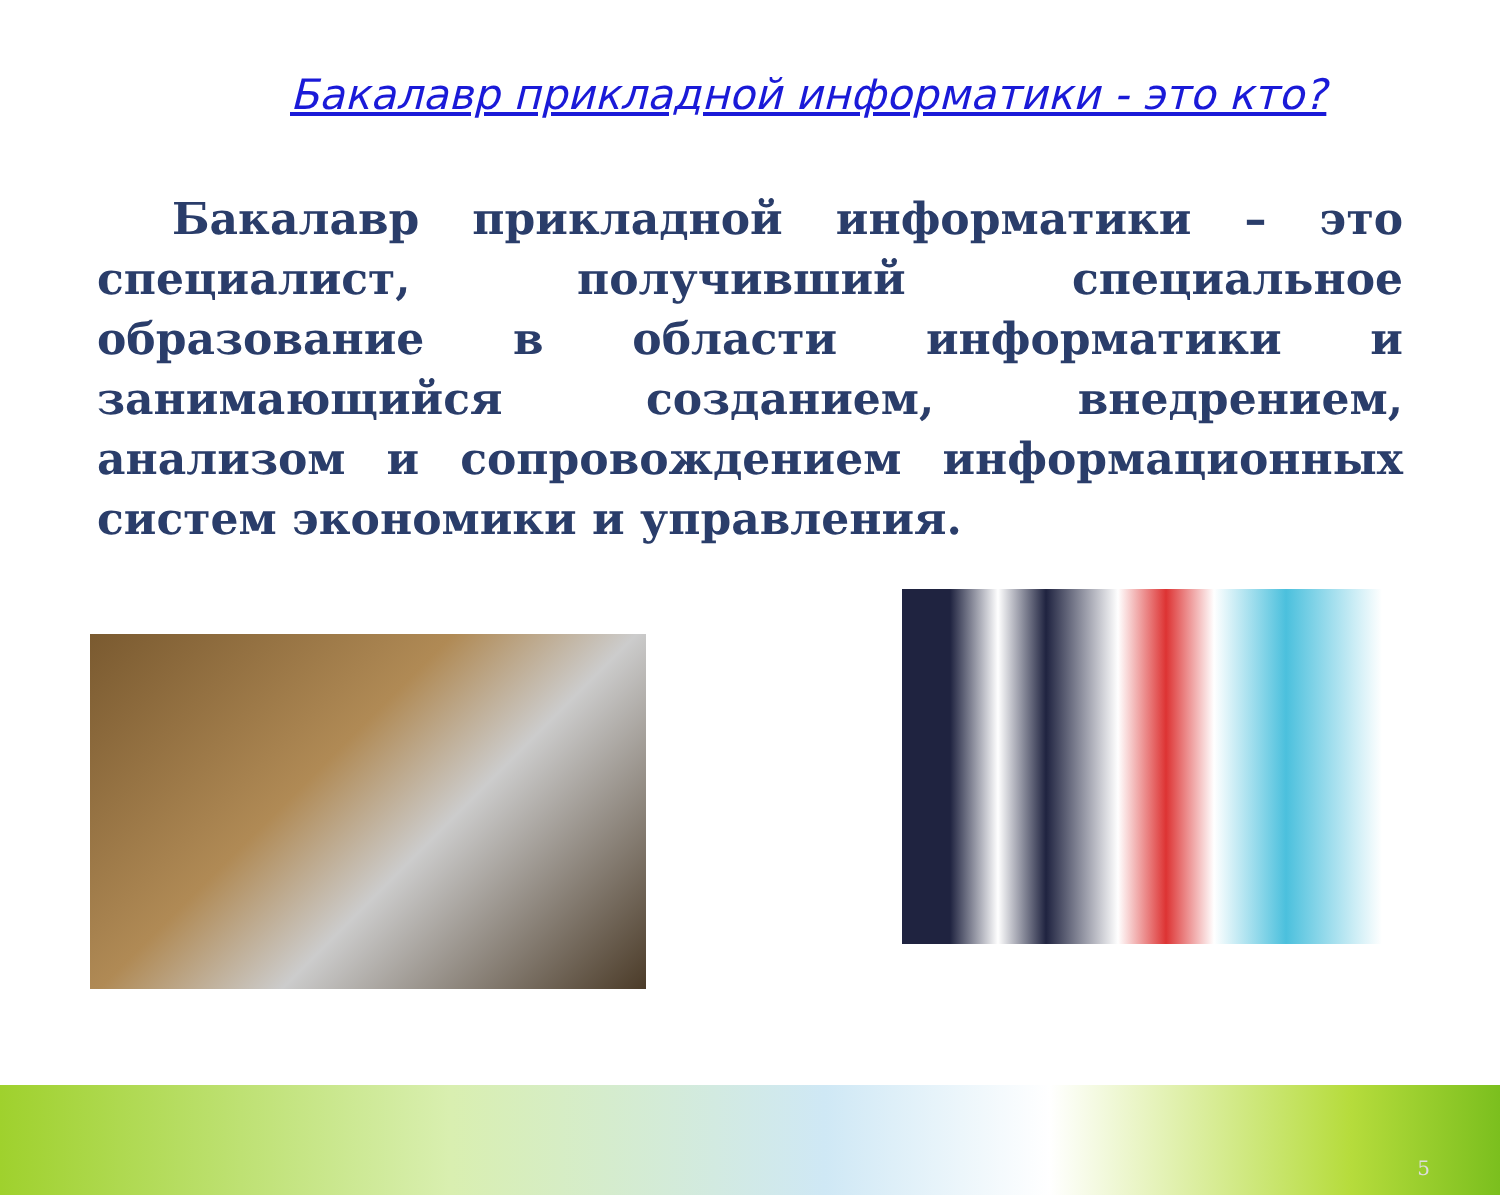Бакалавр прикладной информатики - это кто?
Бакалавр прикладной информатики – это специалист, получивший специальное образование в области информатики и занимающийся созданием, внедрением, анализом и сопровождением информационных систем экономики и управления.
5